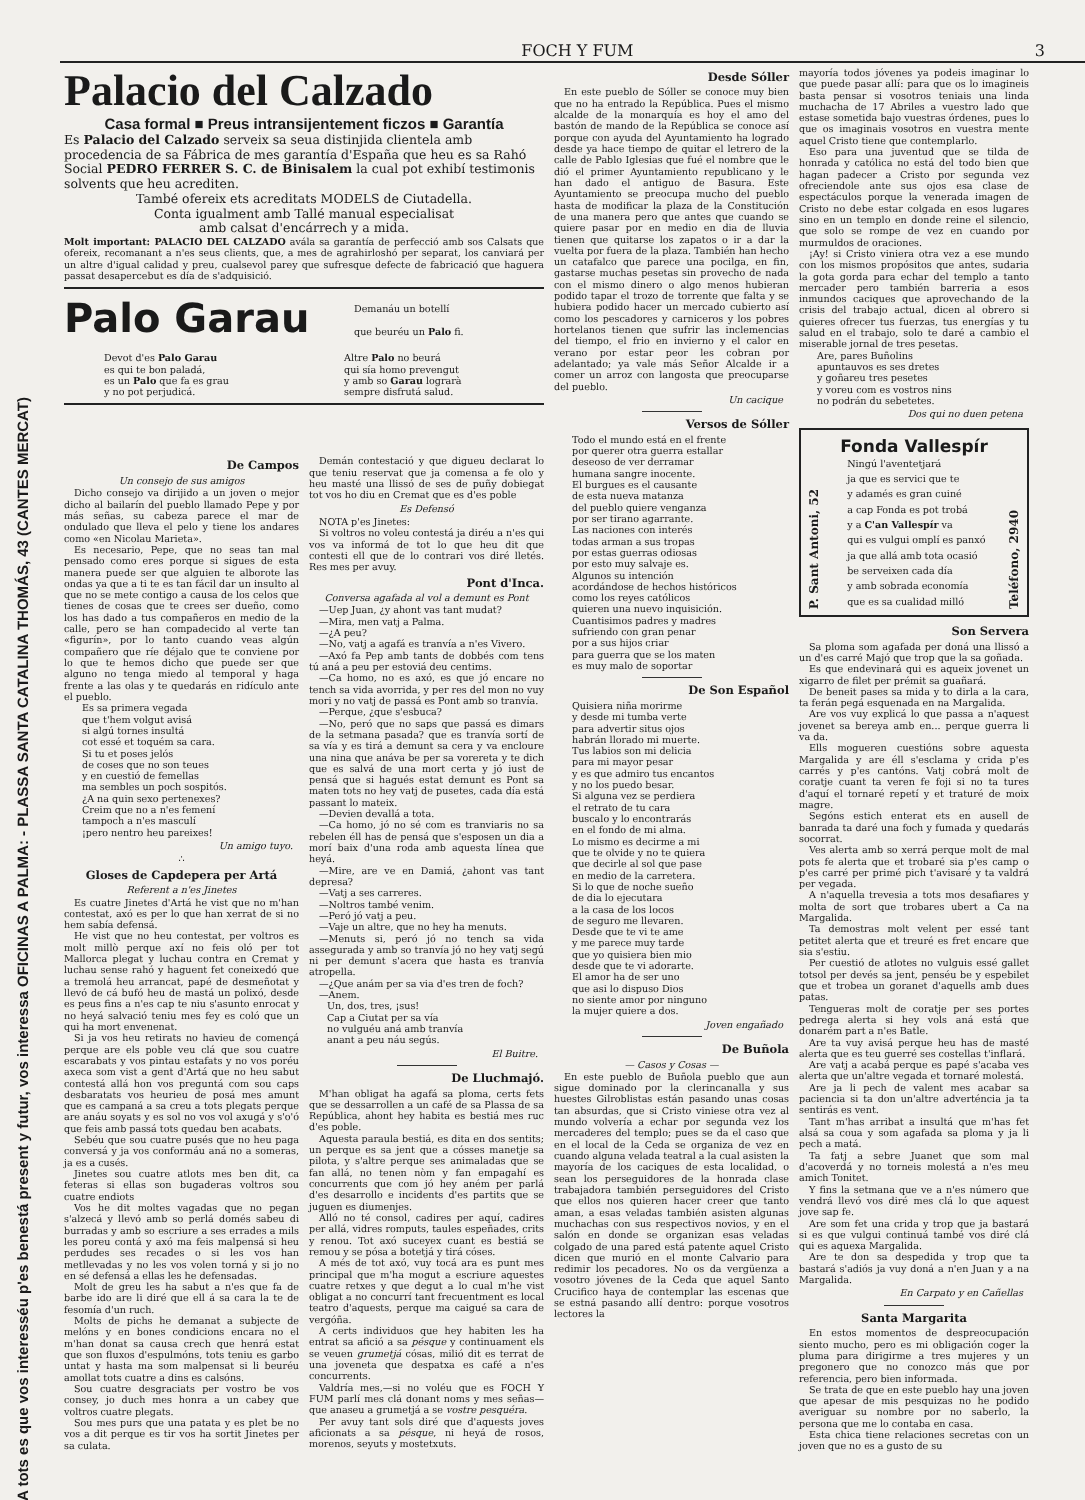FOCH Y FUM 3
A tots es que vos interesséu p'es benestá present y futur, vos interessa OFICINAS A PALMA: - PLASSA SANTA CATALINA THOMÁS, 43 (CANTES MERCAT)
Palacio del Calzado
Casa formal ■ Preus intransijentement ficzos ■ Garantía
Es Palacio del Calzado serveix sa seua distinjida clientela amb procedencia de sa Fábrica de mes garantía d'España que heu es sa Rahó Social PEDRO FERRER S. C. de Binisalem la cual pot exhibí testimonis solvents que heu acrediten.
També ofereix ets acreditats MODELS de Ciutadella.
Conta igualment amb Tallé manual especialisat
amb calsat d'encárrech y a mida.
Molt important: PALACIO DEL CALZADO avála sa garantía de perfecció amb sos Calsats que ofereix, recomanant a n'es seus clients, que, a mes de agrahirloshó per separat, los canviará per un altre d'igual calidad y preu, cualsevol parey que sufresque defecte de fabricació que haguera passat desapercebut es día de s'adquisició.
Palo Garau
Demanáu un botellí
que beuréu un Palo fi.
Devot d'es Palo Garau
es qui te bon paladá,
es un Palo que fa es grau
y no pot perjudicá.
Altre Palo no beurá
qui sía homo prevengut
y amb so Garau lograrà
sempre disfrutá salud.
De Campos
Un consejo de sus amigos
Dicho consejo va dirijido a un joven o mejor dicho al bailarín del pueblo llamado Pepe y por más señas, su cabeza parece el mar de ondulado que lleva el pelo y tiene los andares como «en Nicolau Marieta».
Es necesario, Pepe, que no seas tan mal pensado como eres porque si sigues de esta manera puede ser que alguien te alborote las ondas ya que a ti te es tan fácil dar un insulto al que no se mete contigo a causa de los celos que tienes de cosas que te crees ser dueño, como los has dado a tus compañeros en medio de la calle, pero se han compadecido al verte tan «figurín», por lo tanto cuando veas algún compañero que ríe déjalo que te conviene por lo que te hemos dicho que puede ser que alguno no tenga miedo al temporal y haga frente a las olas y te quedarás en ridículo ante el pueblo.
Es sa primera vegada
que t'hem volgut avisá
si algú tornes insultá
cot essé et toquém sa cara.
Si tu et poses jelós
de coses que no son teues
y en cuestió de femellas
ma sembles un poch sospitós.
¿A na quin sexo pertenexes?
Creim que no a n'es femení
tampoch a n'es masculí
¡pero nentro heu pareixes!
Un amigo tuyo.
∴
Gloses de Capdepera per Artá
Referent a n'es Jinetes
Es cuatre Jinetes d'Artá he vist que no m'han contestat, axó es per lo que han xerrat de si no hem sabía defensá.
He vist que no heu contestat, per voltros es molt millò perque axí no feis oló per tot Mallorca plegat y luchau contra en Cremat y luchau sense rahó y haguent fet coneixedó que a tremolá heu arrancat, papé de desmeñotat y llevó de cá bufó heu de mastá un polixó, desde es peus fins a n'es cap te niu s'asunto enrocat y no heyá salvació teniu mes fey es coló que un qui ha mort envenenat.
Si ja vos heu retirats no havieu de començá perque are els poble veu clá que sou cuatre escarabats y vos pintau estafats y no vos poréu axeca som vist a gent d'Artá que no heu sabut contestá allá hon vos preguntá com sou caps desbaratats vos heurieu de posá mes amunt que es campaná a sa creu a tots plegats perque are anáu soyats y es sol no vos vol axugá y s'o'ó que feis amb passá tots quedau ben acabats.
Sebéu que sou cuatre pusés que no heu paga conversá y ja vos conformáu aná no a someras, ja es a cusés.
Jinetes sou cuatre atlots mes ben dit, ca feteras si ellas son bugaderas voltros sou cuatre endiots
Vos he dit moltes vagadas que no pegan s'alzecá y llevó amb so perlá domés sabeu di burradas y amb so escriure a ses errades a mils les poreu contá y axó ma feis malpensá si heu perdudes ses recades o si les vos han metllevadas y no les vos volen torná y si jo no en sé defensá a ellas les he defensadas.
Molt de greu les ha sabut a n'es que fa de barbe ido are li diré que ell á sa cara la te de fesomía d'un ruch.
Molts de pichs he demanat a subjecte de melóns y en bones condicions encara no el m'han donat sa causa crech que henrá estat que son fluxos d'espulmóns, tots teniu es garbo untat y hasta ma som malpensat si li beuréu amollat tots cuatre a dins es calsóns.
Sou cuatre desgraciats per vostro be vos consey, jo duch mes honra a un cabey que voltros cuatre plegats.
Sou mes purs que una patata y es plet be no vos a dit perque es tir vos ha sortit Jinetes per sa culata.
Demán contestació y que digueu declarat lo que teniu reservat que ja comensa a fe olo y heu masté una llissó de ses de puñy dobiegat tot vos ho diu en Cremat que es d'es poble
Es Defensó
NOTA p'es Jinetes:
Si voltros no voleu contestá ja diréu a n'es qui vos va informá de tot lo que heu dit que contesti ell que de lo contrari vos diré lletés. Res mes per avuy.
Pont d'Inca.
Conversa agafada al vol a demunt es Pont
—Uep Juan, ¿y ahont vas tant mudat?
—Mira, men vatj a Palma.
—¿A peu?
—No, vatj a agafá es tranvía a n'es Vivero.
—Axó fa Pep amb tants de dobbés com tens tú aná a peu per estoviá deu centims.
—Ca homo, no es axó, es que jó encare no tench sa vida avorrida, y per res del mon no vuy mori y no vatj de passá es Pont amb so tranvía.
—Perque, ¿que s'esbuca?
—No, peró que no saps que passá es dimars de la setmana pasada? que es tranvía sortí de sa vía y es tirá a demunt sa cera y va encloure una nina que anáva be per sa vorereta y te dich que es salvá de una mort certa y jó iust de pensá que si hagués estat demunt es Pont sa maten tots no hey vatj de pusetes, cada día está passant lo mateix.
—Devien devallá a tota.
—Ca homo, jó no sé com es tranviaris no sa rebelen éll has de pensá que s'esposen un dia a morí baix d'una roda amb aquesta línea que heyá.
—Mire, are ve en Damiá, ¿ahont vas tant depresa?
—Vatj a ses carreres.
—Noltros també venim.
—Peró jó vatj a peu.
—Vaje un altre, que no hey ha menuts.
—Menuts si, peró jó no tench sa vida assegurada y amb so tranvía jó no hey vatj segú ni per demunt s'acera que hasta es tranvía atropella.
—¿Que anám per sa via d'es tren de foch?
—Anem.
Un, dos, tres, ¡sus!
Cap a Ciutat per sa vía
no vulguéu aná amb tranvía
anant a peu náu segús.
El Buitre.
De Lluchmajó.
M'han obligat ha agafá sa ploma, certs fets que se dessarrollen a un café de sa Plassa de sa República, ahont hey habita es bestiá mes ruc d'es poble.
Aquesta paraula bestiá, es dita en dos sentits; un perque es sa jent que a cósses manetje sa pilota, y s'altre perque ses animaladas que se fan allá, no tenen nòm y fan empagahí es concurrents que com jó hey aném per parlá d'es desarrollo e incidents d'es partits que se juguen es diumenjes.
Alló no té consol, cadires per aquí, cadires per allá, vidres romputs, taules espeñades, crits y renou. Tot axó suceyex cuant es bestiá se remou y se pósa a botetjá y tirá cóses.
A més de tot axó, vuy tocá ara es punt mes principal que m'ha mogut a escriure aquestes cuatre retxes y que degut a lo cual m'he vist obligat a no concurrí tant frecuentment es local teatro d'aquests, perque ma caigué sa cara de vergóña.
A certs individuos que hey habiten les ha entrat sa afició a sa pésque y continuament els se veuen grumetjá cósas, milió dit es terrat de una joveneta que despatxa es café a n'es concurrents.
Valdría mes,—si no voléu que es FOCH Y FUM parlí mes clá donant noms y mes señas—que anaseu a grumetjá a se vostre pesquéra.
Per avuy tant sols diré que d'aquests joves aficionats a sa pésque, ni heyá de rosos, morenos, seyuts y mostetxuts.
Desde Sóller
En este pueblo de Sóller se conoce muy bien que no ha entrado la República. Pues el mismo alcalde de la monarquía es hoy el amo del bastón de mando de la República se conoce así porque con ayuda del Ayuntamiento ha logrado desde ya hace tiempo de quitar el letrero de la calle de Pablo Iglesias que fué el nombre que le dió el primer Ayuntamiento republicano y le han dado el antiguo de Basura. Este Ayuntamiento se preocupa mucho del pueblo hasta de modificar la plaza de la Constitución de una manera pero que antes que cuando se quiere pasar por en medio en dia de lluvia tienen que quitarse los zapatos o ir a dar la vuelta por fuera de la plaza. También han hecho un catafalco que parece una pocilga, en fin, gastarse muchas pesetas sin provecho de nada con el mismo dinero o algo menos hubieran podido tapar el trozo de torrente que falta y se hubiera podido hacer un mercado cubierto así como los pescadores y carniceros y los pobres hortelanos tienen que sufrir las inclemencias del tiempo, el frio en invierno y el calor en verano por estar peor les cobran por adelantado; ya vale más Señor Alcalde ir a comer un arroz con langosta que preocuparse del pueblo.
Un cacique
Versos de Sóller
Todo el mundo está en el frente
por querer otra guerra estallar
deseoso de ver derramar
humana sangre inocente.
El burgues es el causante
de esta nueva matanza
del pueblo quiere venganza
por ser tirano agarrante.
Las naciones con interés
todas arman a sus tropas
por estas guerras odiosas
por esto muy salvaje es.
Algunos su intención
acordándose de hechos históricos
como los reyes católicos
quieren una nuevo inquisición.
Cuantisimos padres y madres
sufriendo con gran penar
por a sus hijos criar
para guerra que se los maten
es muy malo de soportar
De Son Español
Quisiera niña morirme
y desde mi tumba verte
para advertir situs ojos
habrán llorado mi muerte.
Tus labios son mi delicia
para mi mayor pesar
y es que admiro tus encantos
y no los puedo besar.
Si alguna vez se perdiera
el retrato de tu cara
buscalo y lo encontrarás
en el fondo de mi alma.
Lo mismo es decirme a mi
que te olvide y no te quiera
que decirle al sol que pase
en medio de la carretera.
Si lo que de noche sueño
de dia lo ejecutara
a la casa de los locos
de seguro me llevaren.
Desde que te vi te ame
y me parece muy tarde
que yo quisiera bien mio
desde que te vi adorarte.
El amor ha de ser uno
que asi lo dispuso Dios
no siente amor por ninguno
la mujer quiere a dos.
Joven engañado
De Buñola
— Casos y Cosas —
En este pueblo de Buñola pueblo que aun sigue dominado por la clerincanalla y sus huestes Gilroblistas están pasando unas cosas tan absurdas, que si Cristo viniese otra vez al mundo volvería a echar por segunda vez los mercaderes del templo; pues se da el caso que en el local de la Ceda se organiza de vez en cuando alguna velada teatral a la cual asisten la mayoría de los caciques de esta localidad, o sean los perseguidores de la honrada clase trabajadora también perseguidores del Cristo que ellos nos quieren hacer creer que tanto aman, a esas veladas también asisten algunas muchachas con sus respectivos novios, y en el salón en donde se organizan esas veladas colgado de una pared está patente aquel Cristo dicen que murió en el monte Calvario para redimir los pecadores. No os da vergüenza a vosotro jóvenes de la Ceda que aquel Santo Crucifico haya de contemplar las escenas que se estná pasando allí dentro: porque vosotros lectores la
mayoría todos jóvenes ya podeis imaginar lo que puede pasar allí: para que os lo imagineis basta pensar si vosotros teniais una linda muchacha de 17 Abriles a vuestro lado que estase sometida bajo vuestras órdenes, pues lo que os imaginais vosotros en vuestra mente aquel Cristo tiene que contemplarlo.
Eso para una juventud que se tilda de honrada y católica no está del todo bien que hagan padecer a Cristo por segunda vez ofreciendole ante sus ojos esa clase de espectáculos porque la venerada imagen de Cristo no debe estar colgada en esos lugares sino en un templo en donde reine el silencio, que solo se rompe de vez en cuando por murmuldos de oraciones.
¡Ay! si Cristo viniera otra vez a ese mundo con los mismos propósitos que antes, sudaria la gota gorda para echar del templo a tanto mercader pero también barreria a esos inmundos caciques que aprovechando de la crisis del trabajo actual, dicen al obrero si quieres ofrecer tus fuerzas, tus energías y tu salud en el trabajo, solo te daré a cambio el miserable jornal de tres pesetas.
Are, pares Buñolins
apuntauvos es ses dretes
y goñareu tres pesetes
y voreu com es vostros nins
no podrán du sebetetes.
Dos qui no duen petena
P. Sant Antoni, 52
Fonda Vallespír
Ningú l'aventetjará
ja que es servici que te
y adamés es gran cuiné
a cap Fonda es pot trobá
y a C'an Vallespír va
qui es vulgui omplí es panxó
ja que allá amb tota ocasió
be serveixen cada día
y amb sobrada economía
que es sa cualidad milló
Teléfono, 2940
Son Servera
Sa ploma som agafada per doná una llissó a un d'es carré Majó que trop que la sa goñada.
Es que endevinará qui es aqueix jovenet un xigarro de filet per prémit sa guañará.
De beneit pases sa mida y to dirla a la cara, ta ferán pegá esquenada en na Margalida.
Are vos vuy explicá lo que passa a n'aquest jovenet sa bereya amb en... perque guerra li va da.
Ells mogueren cuestións sobre aquesta Margalida y are éll s'esclama y crida p'es carrés y p'es cantóns. Vatj cobrá molt de coratje cuant ta veren fe foji si no ta tures d'aquí el tornaré repetí y et traturé de moix magre.
Segóns estich enterat ets en ausell de banrada ta daré una foch y fumada y quedarás socorrat.
Ves alerta amb so xerrá perque molt de mal pots fe alerta que et trobaré sia p'es camp o p'es carré per primé pich t'avisaré y ta valdrá per vegada.
A n'aquella trevesia a tots mos desafiares y molta de sort que trobares ubert a Ca na Margalida.
Ta demostras molt velent per essé tant petitet alerta que et treuré es fret encare que sia s'estiu.
Per cuestió de atlotes no vulguis essé gallet totsol per devés sa jent, penséu be y espebilet que et trobea un goranet d'aquells amb dues patas.
Tengueras molt de coratje per ses portes pedrega alerta si hey vols aná está que donarém part a n'es Batle.
Are ta vuy avisá perque heu has de masté alerta que es teu guerré ses costellas t'inflará.
Are vatj a acabá perque es papé s'acaba ves alerta que un'altre vegada et tornaré molestá.
Are ja li pech de valent mes acabar sa paciencia si ta don un'altre adverténcia ja ta sentirás es vent.
Tant m'has arribat a insultá que m'has fet alsá sa coua y som agafada sa ploma y ja li pech a matá.
Ta fatj a sebre Juanet que som mal d'acoverdá y no torneis molestá a n'es meu amich Tonitet.
Y fins la setmana que ve a n'es número que vendrá llevó vos diré mes clá lo que aquest jove sap fe.
Are som fet una crida y trop que ja bastará si es que vulgui continuá també vos diré clá qui es aquexa Margalida.
Are te don sa despedida y trop que ta bastará s'adiós ja vuy doná a n'en Juan y a na Margalida.
En Carpato y en Cañellas
Santa Margarita
En estos momentos de despreocupación siento mucho, pero es mi obligación coger la pluma para dirigirme a tres mujeres y un pregonero que no conozco más que por referencia, pero bien informada.
Se trata de que en este pueblo hay una joven que apesar de mis pesquizas no he podido averiguar su nombre por no saberlo, la persona que me lo contaba en casa.
Esta chica tiene relaciones secretas con un joven que no es a gusto de su